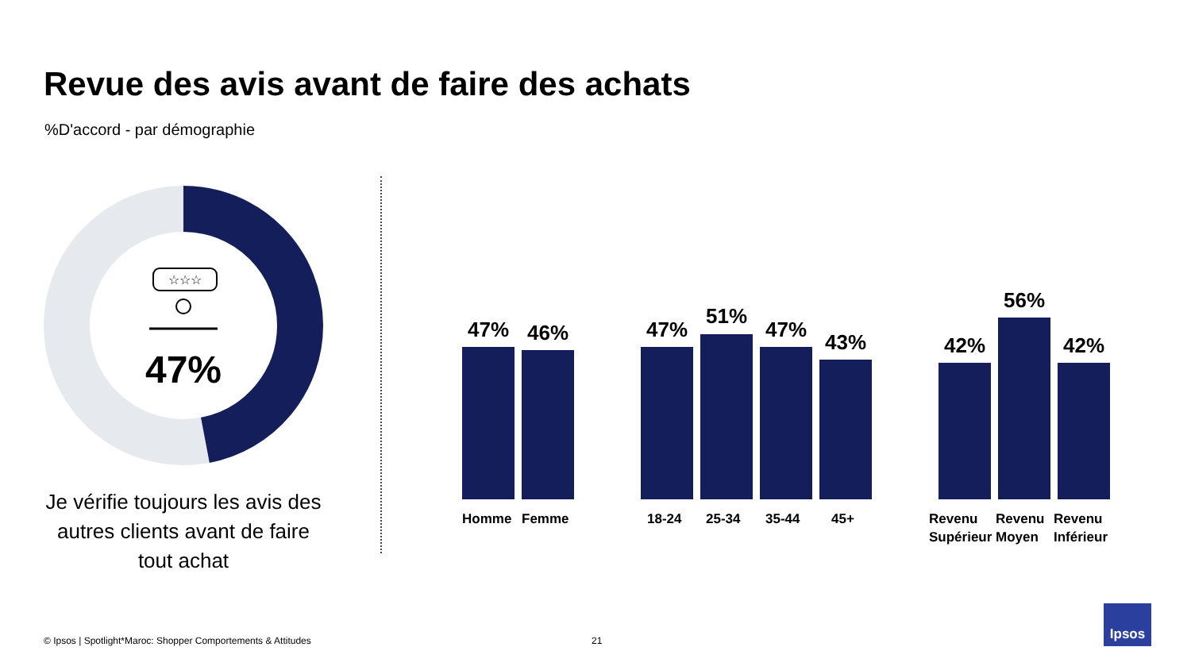Revue des avis avant de faire des achats
%D'accord - par démographie
☆☆☆
47%
Je vérifie toujours les avis des autres clients avant de faire tout achat
47% 46% 47%
51%
47%
43% 42%
56%
42%
Homme Femme 18-24 25-34 35-44 45+
Revenu
Supérieur
Revenu
Moyen
Revenu
Inférieur
© Ipsos | Spotlight*Maroc: Shopper Comportements & Attitudes
21
Ipsos